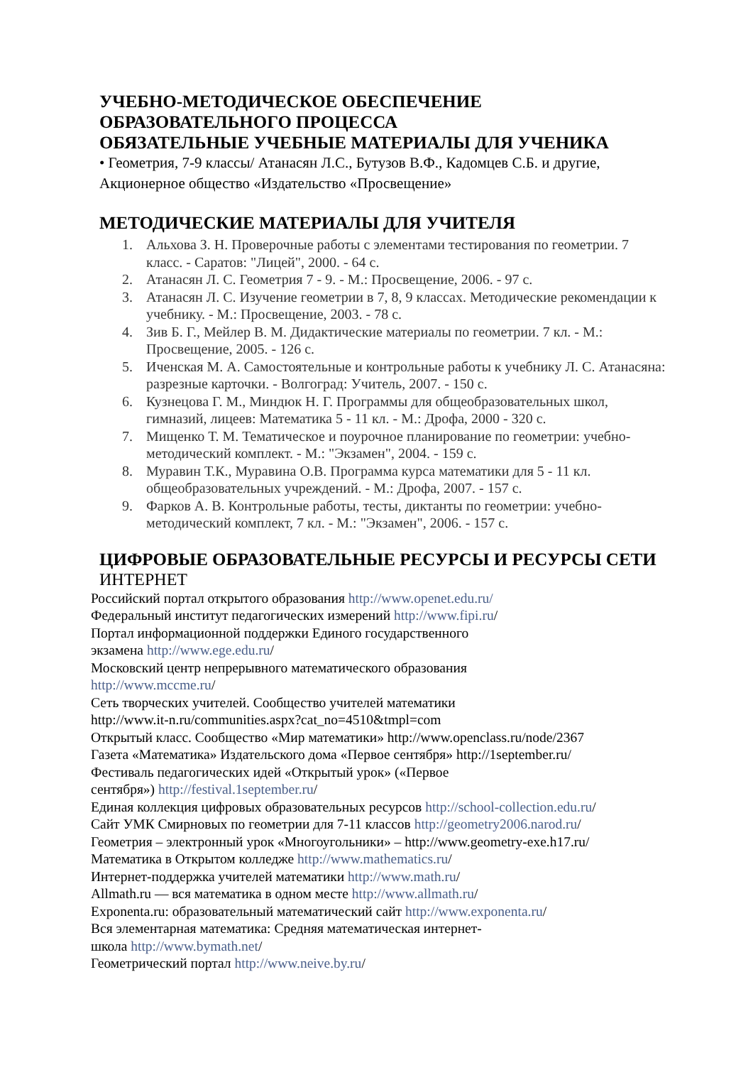УЧЕБНО-МЕТОДИЧЕСКОЕ ОБЕСПЕЧЕНИЕ
ОБРАЗОВАТЕЛЬНОГО ПРОЦЕССА
ОБЯЗАТЕЛЬНЫЕ УЧЕБНЫЕ МАТЕРИАЛЫ ДЛЯ УЧЕНИКА
• Геометрия, 7-9 классы/ Атанасян Л.С., Бутузов В.Ф., Кадомцев С.Б. и другие, Акционерное общество «Издательство «Просвещение»
МЕТОДИЧЕСКИЕ МАТЕРИАЛЫ ДЛЯ УЧИТЕЛЯ
1. Альхова З. Н. Проверочные работы с элементами тестирования по геометрии. 7 класс. - Саратов: "Лицей", 2000. - 64 с.
2. Атанасян Л. С. Геометрия 7 - 9. - М.: Просвещение, 2006. - 97 с.
3. Атанасян Л. С. Изучение геометрии в 7, 8, 9 классах. Методические рекомендации к учебнику. - М.: Просвещение, 2003. - 78 с.
4. Зив Б. Г., Мейлер В. М. Дидактические материалы по геометрии. 7 кл. - М.: Просвещение, 2005. - 126 с.
5. Иченская М. А. Самостоятельные и контрольные работы к учебнику Л. С. Атанасяна: разрезные карточки. - Волгоград: Учитель, 2007. - 150 с.
6. Кузнецова Г. М., Миндюк Н. Г. Программы для общеобразовательных школ, гимназий, лицеев: Математика 5 - 11 кл. - М.: Дрофа, 2000 - 320 с.
7. Мищенко Т. М. Тематическое и поурочное планирование по геометрии: учебно-методический комплект. - М.: "Экзамен", 2004. - 159 с.
8. Муравин Т.К., Муравина О.В. Программа курса математики для 5 - 11 кл. общеобразовательных учреждений. - М.: Дрофа, 2007. - 157 с.
9. Фарков А. В. Контрольные работы, тесты, диктанты по геометрии: учебно-методический комплект, 7 кл. - М.: "Экзамен", 2006. - 157 с.
ЦИФРОВЫЕ ОБРАЗОВАТЕЛЬНЫЕ РЕСУРСЫ И РЕСУРСЫ СЕТИ
ИНТЕРНЕТ
Российский портал открытого образования http://www.openet.edu.ru/
Федеральный институт педагогических измерений http://www.fipi.ru/
Портал информационной поддержки Единого государственного
экзамена http://www.ege.edu.ru/
Московский центр непрерывного математического образования
http://www.mccme.ru/
Сеть творческих учителей. Сообщество учителей математики
http://www.it-n.ru/communities.aspx?cat_no=4510&tmpl=com
Открытый класс. Сообщество «Мир математики» http://www.openclass.ru/node/2367
Газета «Математика» Издательского дома «Первое сентября» http://1september.ru/
Фестиваль педагогических идей «Открытый урок» («Первое
сентября») http://festival.1september.ru/
Единая коллекция цифровых образовательных ресурсов http://school-collection.edu.ru/
Сайт УМК Смирновых по геометрии для 7-11 классов http://geometry2006.narod.ru/
Геометрия – электронный урок «Многоугольники» – http://www.geometry-exe.h17.ru/
Математика в Открытом колледже http://www.mathematics.ru/
Интернет-поддержка учителей математики http://www.math.ru/
Allmath.ru — вся математика в одном месте http://www.allmath.ru/
Exponenta.ru: образовательный математический сайт http://www.exponenta.ru/
Вся элементарная математика: Средняя математическая интернет-
школа http://www.bymath.net/
Геометрический портал http://www.neive.by.ru/